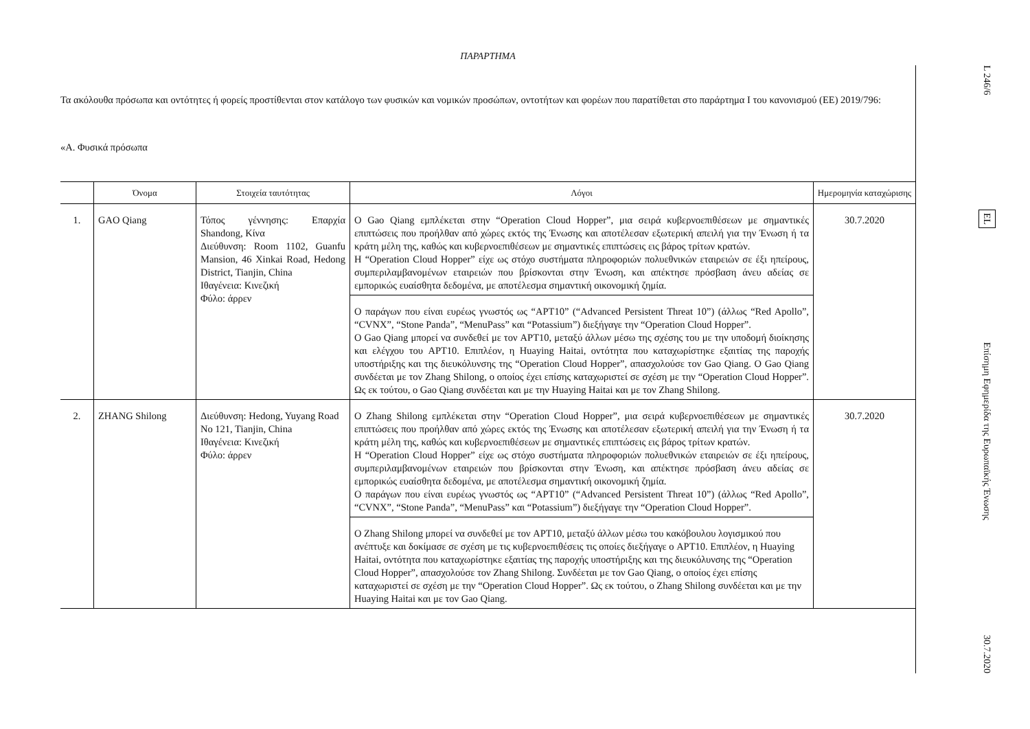ΠΑΡΑΡΤΗΜΑ
Τα ακόλουθα πρόσωπα και οντότητες ή φορείς προστίθενται στον κατάλογο των φυσικών και νομικών προσώπων, οντοτήτων και φορέων που παρατίθεται στο παράρτημα Ι του κανονισμού (ΕΕ) 2019/796:
«A. Φυσικά πρόσωπα
| | Όνομα | Στοιχεία ταυτότητας | Λόγοι | Ημερομηνία καταχώρισης |
| --- | --- | --- | --- | --- |
| 1. | GAO Qiang | Τόπος γέννησης: Επαρχία Shandong, Κίνα Διεύθυνση: Room 1102, Guanfu Mansion, 46 Xinkai Road, Hedong District, Tianjin, China Ιθαγένεια: Κινεζική Φύλο: άρρεν | Ο Gao Qiang εμπλέκεται στην “Operation Cloud Hopper”, μια σειρά κυβερνοεπιθέσεων με σημαντικές επιπτώσεις που προήλθαν από χώρες εκτός της Ένωσης και αποτέλεσαν εξωτερική απειλή για την Ένωση ή τα κράτη μέλη της, καθώς και κυβερνοεπιθέσεων με σημαντικές επιπτώσεις εις βάρος τρίτων κρατών. Η “Operation Cloud Hopper” είχε ως στόχο συστήματα πληροφοριών πολυεθνικών εταιρειών σε έξι ηπείρους, συμπεριλαμβανομένων εταιρειών που βρίσκονται στην Ένωση, και απέκτησε πρόσβαση άνευ αδείας σε εμπορικώς ευαίσθητα δεδομένα, με αποτέλεσμα σημαντική οικονομική ζημία. | 30.7.2020 |
| | | | Ο παράγων που είναι ευρέως γνωστός ως “APT10” (“Advanced Persistent Threat 10”) (άλλως “Red Apollo”, “CVNX”, “Stone Panda”, “MenuPass” και “Potassium”) διεξήγαγε την “Operation Cloud Hopper”. Ο Gao Qiang μπορεί να συνδεθεί με τον APT10, μεταξύ άλλων μέσω της σχέσης του με την υποδομή διοίκησης και ελέγχου του APT10. Επιπλέον, η Huaying Haitai, οντότητα που καταχωρίστηκε εξαιτίας της παροχής υποστήριξης και της διευκόλυνσης της “Operation Cloud Hopper”, απασχολούσε τον Gao Qiang. Ο Gao Qiang συνδέεται με τον Zhang Shilong, ο οποίος έχει επίσης καταχωριστεί σε σχέση με την “Operation Cloud Hopper”. Ως εκ τούτου, ο Gao Qiang συνδέεται και με την Huaying Haitai και με τον Zhang Shilong. | |
| 2. | ZHANG Shilong | Διεύθυνση: Hedong, Yuyang Road No 121, Tianjin, China Ιθαγένεια: Κινεζική Φύλο: άρρεν | Ο Zhang Shilong εμπλέκεται στην “Operation Cloud Hopper”, μια σειρά κυβερνοεπιθέσεων με σημαντικές επιπτώσεις που προήλθαν από χώρες εκτός της Ένωσης και αποτέλεσαν εξωτερική απειλή για την Ένωση ή τα κράτη μέλη της, καθώς και κυβερνοεπιθέσεων με σημαντικές επιπτώσεις εις βάρος τρίτων κρατών. Η “Operation Cloud Hopper” είχε ως στόχο συστήματα πληροφοριών πολυεθνικών εταιρειών σε έξι ηπείρους, συμπεριλαμβανομένων εταιρειών που βρίσκονται στην Ένωση, και απέκτησε πρόσβαση άνευ αδείας σε εμπορικώς ευαίσθητα δεδομένα, με αποτέλεσμα σημαντική οικονομική ζημία. Ο παράγων που είναι ευρέως γνωστός ως “APT10” (“Advanced Persistent Threat 10”) (άλλως “Red Apollo”, “CVNX”, “Stone Panda”, “MenuPass” και “Potassium”) διεξήγαγε την “Operation Cloud Hopper”. | 30.7.2020 |
| | | | Ο Zhang Shilong μπορεί να συνδεθεί με τον APT10, μεταξύ άλλων μέσω του κακόβουλου λογισμικού που ανέπτυξε και δοκίμασε σε σχέση με τις κυβερνοεπιθέσεις τις οποίες διεξήγαγε ο APT10. Επιπλέον, η Huaying Haitai, οντότητα που καταχωρίστηκε εξαιτίας της παροχής υποστήριξης και της διευκόλυνσης της “Operation Cloud Hopper”, απασχολούσε τον Zhang Shilong. Συνδέεται με τον Gao Qiang, ο οποίος έχει επίσης καταχωριστεί σε σχέση με την “Operation Cloud Hopper”. Ως εκ τούτου, ο Zhang Shilong συνδέεται και με την Huaying Haitai και με τον Gao Qiang. | |
L 246/6
EL
Επίσημη Εφημερίδα της Ευρωπαϊκής Ένωσης
30.7.2020